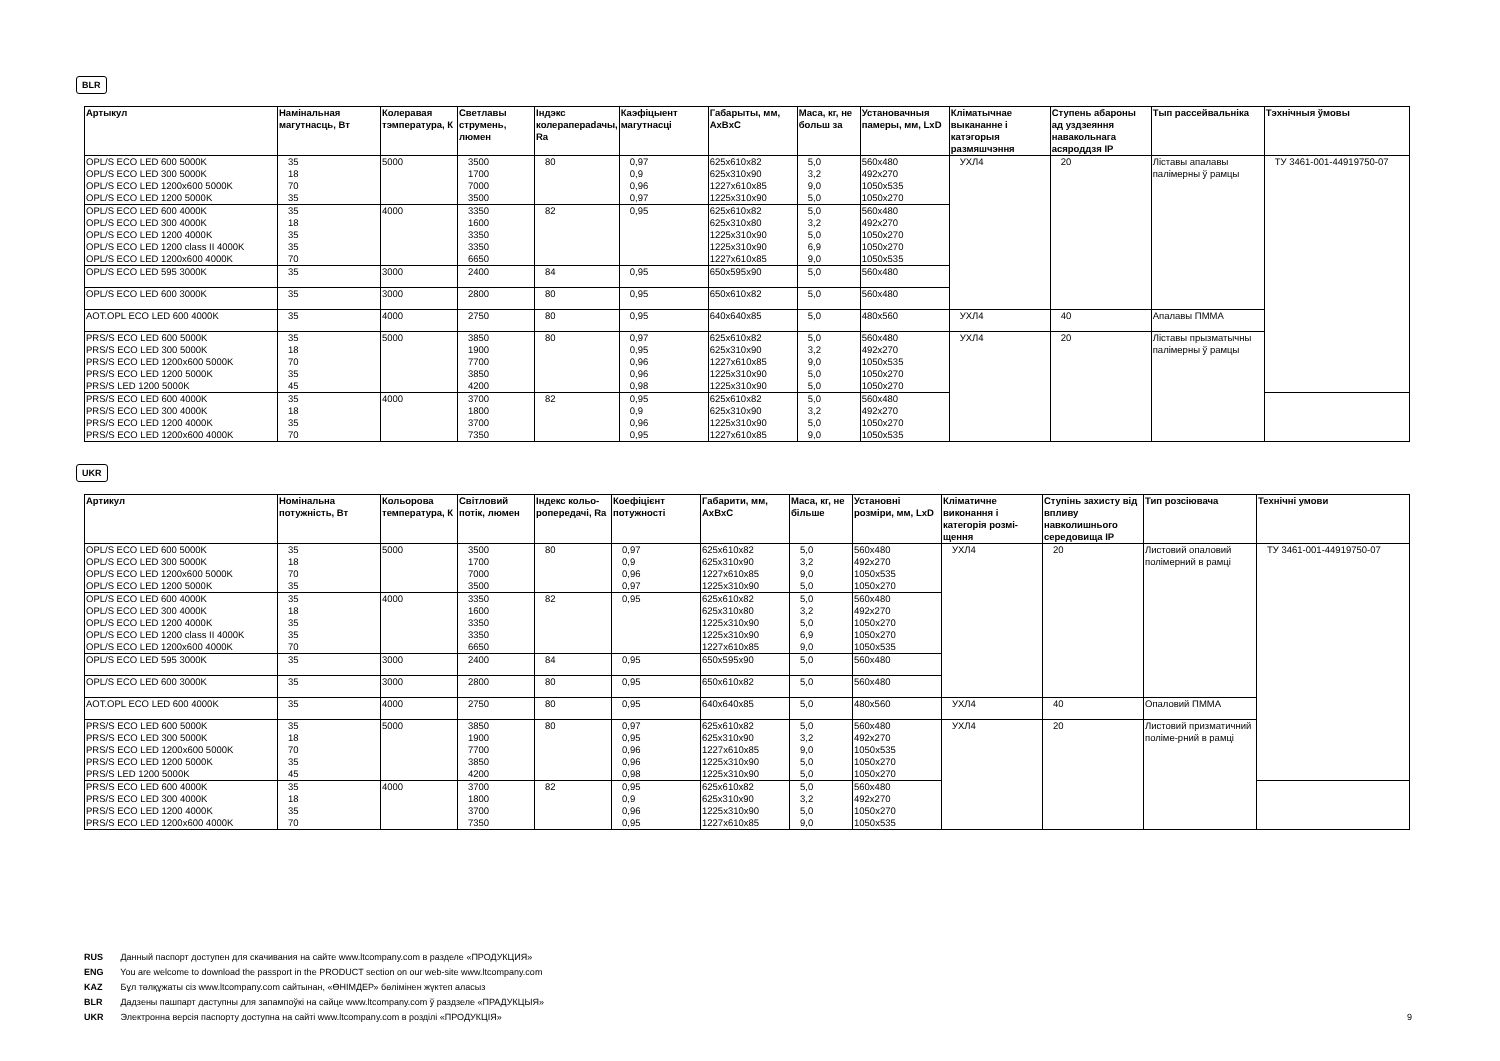BLR
| Артыкул | Намінальная магутнасць, Вт | Колеравая тэмпература, К | Светлавы струмень, люмен | Індэкс колерапераdачы, Ra | Каэфіцыент магутнасці | Габарыты, мм, AxBxC | Маса, кг, не больш за | Установачныя памеры, мм, LxD | Кліматычнае выкананне і катэгорыя размяшчэння | Ступень абароны ад уздзеяння навакольнага асяроддзя IP | Тып рассейвальніка | Тэхнічныя ўмовы |
| --- | --- | --- | --- | --- | --- | --- | --- | --- | --- | --- | --- | --- |
| OPL/S ECO LED 600 5000K OPL/S ECO LED 300 5000K OPL/S ECO LED 1200x600 5000K OPL/S ECO LED 1200 5000K | 35 18 70 35 | 5000 | 3500 1700 7000 3500 | 80 | 0,97 0,9 0,96 0,97 | 625x610x82 625x310x90 1227x610x85 1225x310x90 | 5,0 3,2 9,0 5,0 | 560x480 492x270 1050x535 1050x270 | УХЛ4 | 20 | Ліставы апалавы палімерны ў рамцы | ТУ 3461-001-44919750-07 |
| OPL/S ECO LED 600 4000K OPL/S ECO LED 300 4000K OPL/S ECO LED 1200 4000K OPL/S ECO LED 1200 class II 4000K OPL/S ECO LED 1200x600 4000K | 35 18 35 35 70 | 4000 | 3350 1600 3350 3350 6650 | 82 | 0,95 | 625x610x82 625x310x80 1225x310x90 1225x310x90 1227x610x85 | 5,0 3,2 5,0 6,9 9,0 | 560x480 492x270 1050x270 1050x270 1050x535 | | | | |
| OPL/S ECO LED 595 3000K | 35 | 3000 | 2400 | 84 | 0,95 | 650x595x90 | 5,0 | 560x480 | | | | |
| OPL/S ECO LED 600 3000K | 35 | 3000 | 2800 | 80 | 0,95 | 650x610x82 | 5,0 | 560x480 | | | | |
| AOT.OPL ECO LED 600 4000K | 35 | 4000 | 2750 | 80 | 0,95 | 640x640x85 | 5,0 | 480x560 | УХЛ4 | 40 | Апалавы ПММА | |
| PRS/S ECO LED 600 5000K PRS/S ECO LED 300 5000K PRS/S ECO LED 1200x600 5000K PRS/S ECO LED 1200 5000K PRS/S LED 1200 5000K | 35 18 70 35 45 | 5000 | 3850 1900 7700 3850 4200 | 80 | 0,97 0,95 0,96 0,96 0,98 | 625x610x82 625x310x90 1227x610x85 1225x310x90 1225x310x90 | 5,0 3,2 9,0 5,0 5,0 | 560x480 492x270 1050x535 1050x270 1050x270 | УХЛ4 | 20 | Ліставы прызматычны палімерны ў рамцы | |
| PRS/S ECO LED 600 4000K PRS/S ECO LED 300 4000K PRS/S ECO LED 1200 4000K PRS/S ECO LED 1200x600 4000K | 35 18 35 70 | 4000 | 3700 1800 3700 7350 | 82 | 0,95 0,9 0,96 0,95 | 625x610x82 625x310x90 1225x310x90 1227x610x85 | 5,0 3,2 5,0 9,0 | 560x480 492x270 1050x270 1050x535 | | | | |
UKR
| Артикул | Номінальна потужність, Вт | Кольорова температура, К | Світловий потік, люмен | Індекс кольо-ропередачі, Ra | Коефіцієнт потужності | Габарити, мм, AxBxC | Маса, кг, не більше | Установні розміри, мм, LxD | Кліматичне виконання і категорія розмі-щення | Ступінь захисту від впливу навколишнього середовища IP | Тип розсіювача | Технічні умови |
| --- | --- | --- | --- | --- | --- | --- | --- | --- | --- | --- | --- | --- |
| OPL/S ECO LED 600 5000K OPL/S ECO LED 300 5000K OPL/S ECO LED 1200x600 5000K OPL/S ECO LED 1200 5000K | 35 18 70 35 | 5000 | 3500 1700 7000 3500 | 80 | 0,97 0,9 0,96 0,97 | 625x610x82 625x310x90 1227x610x85 1225x310x90 | 5,0 3,2 9,0 5,0 | 560x480 492x270 1050x535 1050x270 | УХЛ4 | 20 | Листовий опаловий полімерний в рамці | ТУ 3461-001-44919750-07 |
| OPL/S ECO LED 600 4000K OPL/S ECO LED 300 4000K OPL/S ECO LED 1200 4000K OPL/S ECO LED 1200 class II 4000K OPL/S ECO LED 1200x600 4000K | 35 18 35 35 70 | 4000 | 3350 1600 3350 3350 6650 | 82 | 0,95 | 625x610x82 625x310x80 1225x310x90 1225x310x90 1227x610x85 | 5,0 3,2 5,0 6,9 9,0 | 560x480 492x270 1050x270 1050x270 1050x535 | | | | |
| OPL/S ECO LED 595 3000K | 35 | 3000 | 2400 | 84 | 0,95 | 650x595x90 | 5,0 | 560x480 | | | | |
| OPL/S ECO LED 600 3000K | 35 | 3000 | 2800 | 80 | 0,95 | 650x610x82 | 5,0 | 560x480 | | | | |
| AOT.OPL ECO LED 600 4000K | 35 | 4000 | 2750 | 80 | 0,95 | 640x640x85 | 5,0 | 480x560 | УХЛ4 | 40 | Опаловий ПММА | |
| PRS/S ECO LED 600 5000K PRS/S ECO LED 300 5000K PRS/S ECO LED 1200x600 5000K PRS/S ECO LED 1200 5000K PRS/S LED 1200 5000K | 35 18 70 35 45 | 5000 | 3850 1900 7700 3850 4200 | 80 | 0,97 0,95 0,96 0,96 0,98 | 625x610x82 625x310x90 1227x610x85 1225x310x90 1225x310x90 | 5,0 3,2 9,0 5,0 5,0 | 560x480 492x270 1050x535 1050x270 1050x270 | УХЛ4 | 20 | Листовий призматичний поліме-рний в рамці | |
| PRS/S ECO LED 600 4000K PRS/S ECO LED 300 4000K PRS/S ECO LED 1200 4000K PRS/S ECO LED 1200x600 4000K | 35 18 35 70 | 4000 | 3700 1800 3700 7350 | 82 | 0,95 0,9 0,96 0,95 | 625x610x82 625x310x90 1225x310x90 1227x610x85 | 5,0 3,2 5,0 9,0 | 560x480 492x270 1050x270 1050x535 | | | | |
RUS Данный паспорт доступен для скачивания на сайте www.ltcompany.com в разделе «ПРОДУКЦИЯ»
ENG You are welcome to download the passport in the PRODUCT section on our web-site www.ltcompany.com
KAZ Бұл төлқұжаты сіз www.ltcompany.com сайтынан, «ӨНІМДЕР» бөлімінен жүктеп аласыз
BLR Дадзены пашпарт даступны для запампоўкі на сайце www.ltcompany.com ў раздзеле «ПРАДУКЦЫЯ»
UKR Электронна версія паспорту доступна на сайті www.ltcompany.com в розділі «ПРОДУКЦІЯ»
9